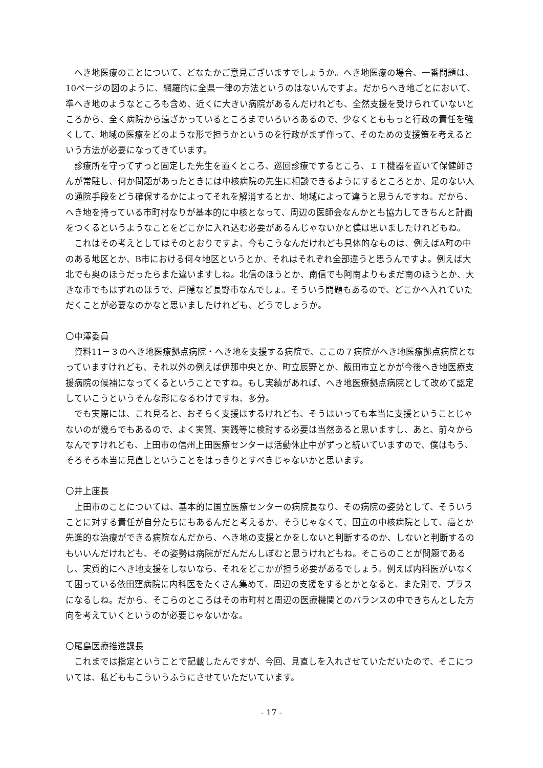へき地医療のことについて、どなたかご意見ございますでしょうか。へき地医療の場合、一番問題は、10ページの図のように、網羅的に全県一律の方法というのはないんですよ。だからへき地ごとにおいて、準へき地のようなところも含め、近くに大きい病院があるんだけれども、全然支援を受けられていないところから、全く病院から遠ざかっているところまでいろいろあるので、少なくとももっと行政の責任を強くして、地域の医療をどのような形で担うかというのを行政がまず作って、そのための支援策を考えるという方法が必要になってきています。
診療所を守ってずっと固定した先生を置くところ、巡回診療でするところ、ＩＴ機器を置いて保健師さんが常駐し、何か問題があったときには中核病院の先生に相談できるようにするところとか、足のない人の通院手段をどう確保するかによってそれを解消するとか、地域によって違うと思うんですね。だから、へき地を持っている市町村なりが基本的に中核となって、周辺の医師会なんかとも協力してきちんと計画をつくるというようなことをどこかに入れ込む必要があるんじゃないかと僕は思いましたけれどもね。
これはその考えとしてはそのとおりですよ、今もこうなんだけれども具体的なものは、例えばA町の中のある地区とか、B市における何々地区というとか、それはそれぞれ全部違うと思うんですよ。例えば大北でも奥のほうだったらまた違いますしね。北信のほうとか、南信でも阿南よりもまだ南のほうとか、大きな市でもはずれのほうで、戸隠など長野市なんでしょ。そういう問題もあるので、どこかへ入れていただくことが必要なのかなと思いましたけれども、どうでしょうか。
〇中澤委員
資料11－３のへき地医療拠点病院・へき地を支援する病院で、ここの７病院がへき地医療拠点病院となっていますけれども、それ以外の例えば伊那中央とか、町立辰野とか、飯田市立とかが今後へき地医療支援病院の候補になってくるということですね。もし実績があれば、へき地医療拠点病院として改めて認定していこうというそんな形になるわけですね、多分。
でも実際には、これ見ると、おそらく支援はするけれども、そうはいっても本当に支援ということじゃないのが幾らでもあるので、よく実質、実践等に検討する必要は当然あると思いますし、あと、前々からなんですけれども、上田市の信州上田医療センターは活動休止中がずっと続いていますので、僕はもう、そろそろ本当に見直しということをはっきりとすべきじゃないかと思います。
〇井上座長
上田市のことについては、基本的に国立医療センターの病院長なり、その病院の姿勢として、そういうことに対する責任が自分たちにもあるんだと考えるか、そうじゃなくて、国立の中核病院として、癌とか先進的な治療ができる病院なんだから、へき地の支援とかをしないと判断するのか、しないと判断するのもいいんだけれども、その姿勢は病院がだんだんしぼむと思うけれどもね。そこらのことが問題であるし、実質的にへき地支援をしないなら、それをどこかが担う必要があるでしょう。例えば内科医がいなくて困っている依田窪病院に内科医をたくさん集めて、周辺の支援をするとかとなると、また別で、プラスになるしね。だから、そこらのところはその市町村と周辺の医療機関とのバランスの中できちんとした方向を考えていくというのが必要じゃないかな。
〇尾島医療推進課長
これまでは指定ということで記載したんですが、今回、見直しを入れさせていただいたので、そこについては、私どももこういうふうにさせていただいています。
- 17 -